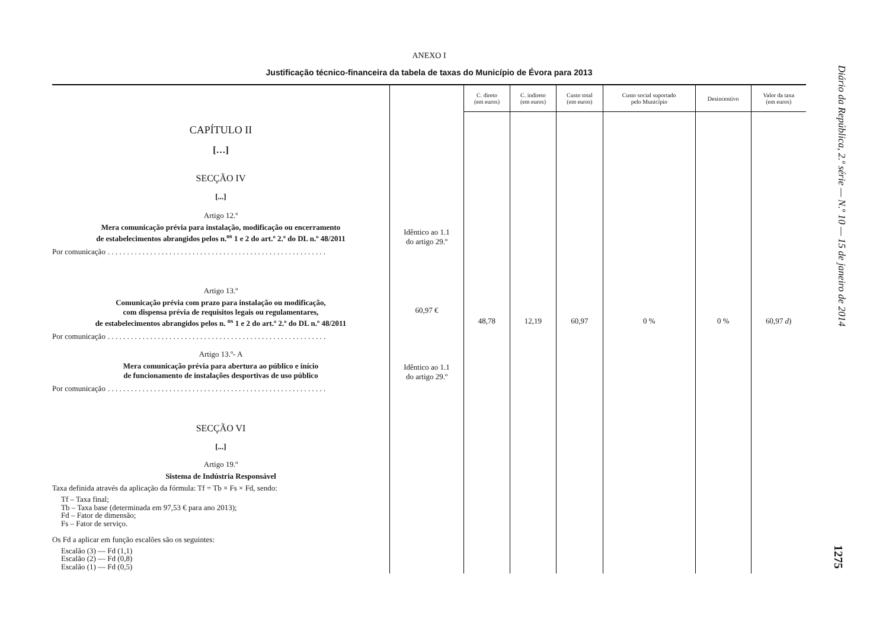Diário da República, 2.ª série — N.º 10 — 15 de janeiro de 2014
1275
ANEXO I
Justificação técnico-financeira da tabela de taxas do Município de Évora para 2013
| | | C. direto (em euros) | C. indireto (em euros) | Custo total (em euros) | Custo social suportado pelo Município | Desincentivo | Valor da taxa (em euros) |
| --- | --- | --- | --- | --- | --- | --- | --- |
| CAPÍTULO II […] SECÇÃO IV [...] Artigo 12.º Mera comunicação prévia para instalação, modificação ou encerramento de estabelecimentos abrangidos pelos n.<sup>os</sup> 1 e 2 do art.º 2.º do DL n.º 48/2011 Por comunicação . . . . . . . . . . . . . . . . . . . . . . . . . . . . . . . . . . . . . . . . . . . . . . . . . . . . . . . . . Artigo 13.º Comunicação prévia com prazo para instalação ou modificação, com dispensa prévia de requisitos legais ou regulamentares, de estabelecimentos abrangidos pelos n. <sup>os</sup> 1 e 2 do art.º 2.º do DL n.º 48/2011 Por comunicação . . . . . . . . . . . . . . . . . . . . . . . . . . . . . . . . . . . . . . . . . . . . . . . . . . . . . . . . . Artigo 13.º- A Mera comunicação prévia para abertura ao público e início de funcionamento de instalações desportivas de uso público Por comunicação . . . . . . . . . . . . . . . . . . . . . . . . . . . . . . . . . . . . . . . . . . . . . . . . . . . . . . . . . SECÇÃO VI [...] Artigo 19.º Sistema de Indústria Responsável Taxa definida através da aplicação da fórmula: Tf = Tb × Fs × Fd, sendo: Tf – Taxa final; Tb – Taxa base (determinada em 97,53 € para ano 2013); Fd – Fator de dimensão; Fs – Fator de serviço. Os Fd a aplicar em função escalões são os seguintes: Escalão (3) — Fd (1,1) Escalão (2) — Fd (0,8) Escalão (1) — Fd (0,5) | Idêntico ao 1.1 do artigo 29.º 60,97 € Idêntico ao 1.1 do artigo 29.º | 48,78 | 12,19 | 60,97 | 0 % | 0 % | 60,97 d ) |